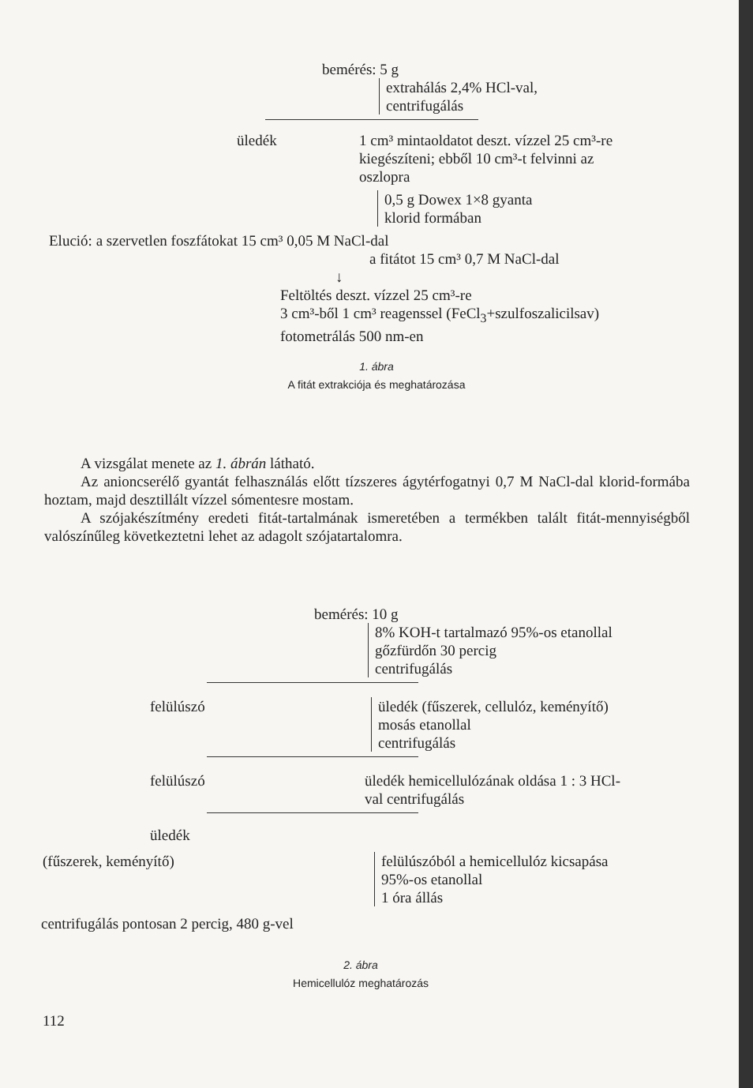bemérés: 5 g
extrahálás 2,4% HCl-val,
centrifugálás
üledék 1 cm³ mintaoldatot deszt. vízzel 25 cm³-re
kiegészíteni; ebből 10 cm³-t felvinni az
oszlopra
0,5 g Dowex 1×8 gyanta
klorid formában
Elució: a szervetlen foszfátokat 15 cm³ 0,05 M NaCl-dal
a fitátot 15 cm³ 0,7 M NaCl-dal
↓
Feltöltés deszt. vízzel 25 cm³-re
3 cm³-ből 1 cm³ reagenssel (FeCl<sub>3</sub>+szulfoszalicilsav)
fotometrálás 500 nm-en
1. ábra
A fitát extrakciója és meghatározása
A vizsgálat menete az 1. ábrán látható.
Az anioncserélő gyantát felhasználás előtt tízszeres ágytérfogatnyi 0,7 M NaCl-dal klorid-formába hoztam, majd desztillált vízzel sómentesre mostam.
A szójakészítmény eredeti fitát-tartalmának ismeretében a termékben talált fitát-mennyiségből valószínűleg következtetni lehet az adagolt szójatartalomra.
bemérés: 10 g
8% KOH-t tartalmazó 95%-os etanollal
gőzfürdőn 30 percig
centrifugálás
felülúszó üledék (fűszerek, cellulóz, keményítő)
mosás etanollal
centrifugálás
felülúszó üledék hemicellulózának oldása 1 : 3 HCl-
val centrifugálás
üledék
(fűszerek, keményítő) felülúszóból a hemicellulóz kicsapása
95%-os etanollal
1 óra állás
centrifugálás pontosan 2 percig, 480 g-vel
2. ábra
Hemicellulóz meghatározás
112